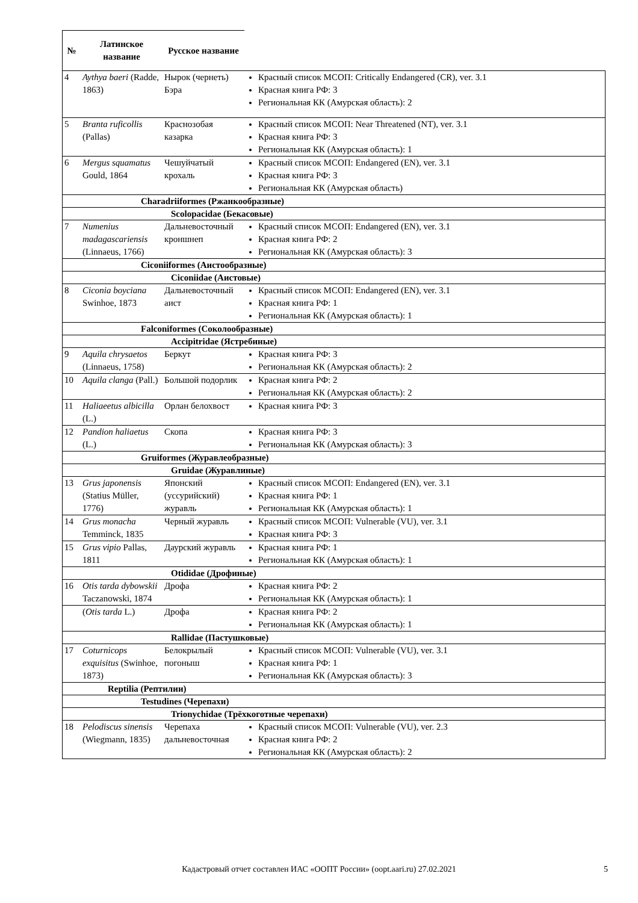| № | Латинское название | Русское название | |
| --- | --- | --- | --- |
| 4 | Aythya baeri (Radde, 1863) | Нырок (чернеть) Бэра | Красный список МСОП: Critically Endangered (CR), ver. 3.1 Красная книга РФ: 3 Региональная КК (Амурская область): 2 |
| 5 | Branta ruficollis (Pallas) | Краснозобая казарка | Красный список МСОП: Near Threatened (NT), ver. 3.1 Красная книга РФ: 3 Региональная КК (Амурская область): 1 |
| 6 | Mergus squamatus Gould, 1864 | Чешуйчатый крохаль | Красный список МСОП: Endangered (EN), ver. 3.1 Красная книга РФ: 3 Региональная КК (Амурская область) |
| Charadriiformes (Ржанкообразные) | | | |
| Scolopacidae (Бекасовые) | | | |
| 7 | Numenius madagascariensis (Linnaeus, 1766) | Дальневосточный кроншнеп | Красный список МСОП: Endangered (EN), ver. 3.1 Красная книга РФ: 2 Региональная КК (Амурская область): 3 |
| Ciconiiformes (Аистообразные) | | | |
| Ciconiidae (Аистовые) | | | |
| 8 | Ciconia boyciana Swinhoe, 1873 | Дальневосточный аист | Красный список МСОП: Endangered (EN), ver. 3.1 Красная книга РФ: 1 Региональная КК (Амурская область): 1 |
| Falconiformes (Соколообразные) | | | |
| Accipitridae (Ястребиные) | | | |
| 9 | Aquila chrysaetos (Linnaeus, 1758) | Беркут | Красная книга РФ: 3 Региональная КК (Амурская область): 2 |
| 10 | Aquila clanga (Pall.) | Большой подорлик | Красная книга РФ: 2 Региональная КК (Амурская область): 2 |
| 11 | Haliaeetus albicilla (L.) | Орлан белохвост | Красная книга РФ: 3 |
| 12 | Pandion haliaetus (L.) | Скопа | Красная книга РФ: 3 Региональная КК (Амурская область): 3 |
| Gruiformes (Журавлеобразные) | | | |
| Gruidae (Журавлиные) | | | |
| 13 | Grus japonensis (Statius Müller, 1776) | Японский (уссурийский) журавль | Красный список МСОП: Endangered (EN), ver. 3.1 Красная книга РФ: 1 Региональная КК (Амурская область): 1 |
| 14 | Grus monacha Temminck, 1835 | Черный журавль | Красный список МСОП: Vulnerable (VU), ver. 3.1 Красная книга РФ: 3 |
| 15 | Grus vipio Pallas, 1811 | Даурский журавль | Красная книга РФ: 1 Региональная КК (Амурская область): 1 |
| Otididae (Дрофиные) | | | |
| 16 | Otis tarda dybowskii Taczanowski, 1874 | Дрофа | Красная книга РФ: 2 Региональная КК (Амурская область): 1 |
| | ( Otis tarda L.) | Дрофа | Красная книга РФ: 2 Региональная КК (Амурская область): 1 |
| Rallidae (Пастушковые) | | | |
| 17 | Coturnicops exquisitus (Swinhoe, 1873) | Белокрылый погоныш | Красный список МСОП: Vulnerable (VU), ver. 3.1 Красная книга РФ: 1 Региональная КК (Амурская область): 3 |
| Reptilia (Рептилии) | | | |
| Testudines (Черепахи) | | | |
| Trionychidae (Трёхкоготные черепахи) | | | |
| 18 | Pelodiscus sinensis (Wiegmann, 1835) | Черепаха дальневосточная | Красный список МСОП: Vulnerable (VU), ver. 2.3 Красная книга РФ: 2 Региональная КК (Амурская область): 2 |
Кадастровый отчет составлен ИАС «ООПТ России» (oopt.aari.ru) 27.02.2021 5